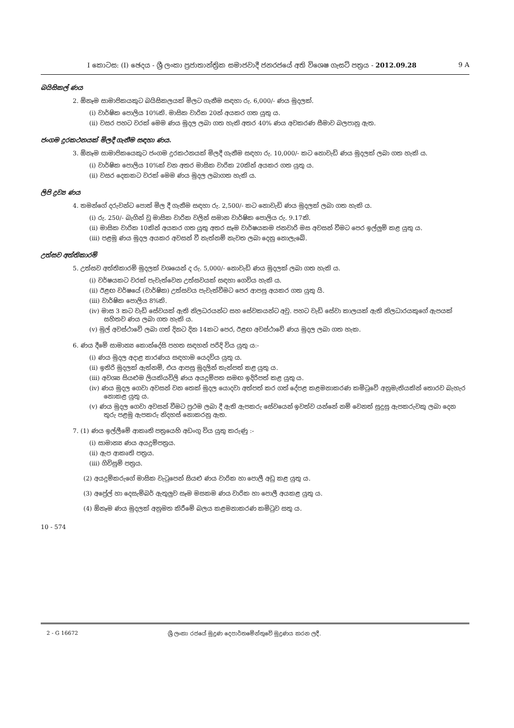I කොටස: (I) ඡෙදය - ශ්‍රී ලංකා ප්‍රජාතාන්ත්‍රික සමාජවාදී ජනරජයේ අති විශෙෂ ගැසට් පත්‍රය - 2012.09.28 9 A
බයිසිකල් ණය
2. ඕනෑම සාමාජිකයකුට බයිසිකලයක් මිලට ගැනීම සඳහා රු. 6,000/- ණය මුදලක්.
(i) වාර්ෂික පොලිය 10%කි. මාසික වාරික 20න් අයකර ගත යුතු ය.
(ii) වසර පහට වරක් මෙම ණය මුදල ලබා ගත හැකි අතර 40% ණය අවකරණ සීමාව බලපානු ඇත.
ජංගම දුරකථනයක් මිලදී ගැනීම සඳහා ණය.
3. ඕනෑම සාමාජිකයෙකුට ජංගම දුරකථනයක් මිලදී ගැනීම සඳහා රු. 10,000/- කට නොවැඩි ණය මුදලක් ලබා ගත හැකි ය.
(i) වාර්ෂික පොලිය 10%ක් වන අතර මාසික වාරික 20කින් අයකර ගත යුතු ය.
(ii) වසර දෙකකට වරක් මෙම ණය මුදල ලබාගත හැකි ය.
ලිපි ද්‍රව්‍ය ණය
4. තමන්ගේ දරුවන්ට පොත් මිල දී ගැනීම සඳහා රු. 2,500/- කට නොවැඩි ණය මුදලක් ලබා ගත හැකි ය.
(i) රු. 250/- බැගින් වූ මාසික වාරික වලින් සමාන වාර්ෂික පොලිය රු. 9.17කි.
(ii) මාසික වාරික 10කින් අයකර ගත යුතු අතර සෑම වාර්ෂයකම ජනවාරි මස අවසන් වීමට පෙර ඉල්ලුම් කළ යුතු ය.
(iii) පළමු ණය මුදල අයකර අවසන් වී නැත්නම් නැවත ලබා දෙනු නොලැබේ.
උත්සව අත්තිකාරම්
5. උත්සව අත්තිකාරම් මුදලක් වශයෙන් ද රු. 5,000/- නොවැඩි ණය මුදලක් ලබා ගත හැකි ය.
(i) වර්ෂයකට වරක් පැවැත්වෙන උත්සවයක් සඳහා ගෙවිය හැකි ය.
(ii) ඊළඟ වර්ෂයේ (වාර්ෂික) උත්සවය පැවැත්වීමට පෙර ආපසු අයකර ගත යුතු යි.
(iii) වාර්ෂික පොලිය 8%කි.
(iv) මාස 3 කට වැඩි සේවයක් ඇති නිලධරයන්ට සහ සේවකයන්ට අවු. පහට වැඩි සේවා කාලයක් ඇති නිලධාරයකුගේ ඇපයක් සහිතව ණය ලබා ගත හැකි ය.
(v) මුල් අවස්ථාවේ ලබා ගත් දිනට දින 14කට පෙර, ඊළඟ අවස්ථාවේ ණය මුදල ලබා ගත හැක.
6. ණය දීමේ සාමාන්‍ය කොන්දේසි පහත සඳහන් පරිදි විය යුතු යː-
(i) ණය මුදල අදාළ කාරණය සඳහාම යෙදවිය යුතු ය.
(ii) ඉතිරි මුදලක් ඇත්නම්, එය ආපසු මුදලින් තැන්පත් කළ යුතු ය.
(iii) අවශ්‍ය සියළුම ලියකියවිලි ණය අයදුම්පත සමඟ ඉදිරිපත් කළ යුතු ය.
(iv) ණය මුදල ගෙවා අවසන් වන තෙක් මුදල යොදවා අත්පත් කර ගත් දේපළ කළමනාකරණ කමිටුවේ අනුමැතියකින් තොරව බැහැර නොකළ යුතු ය.
(v) ණය මුදල ගෙවා අවසන් වීමට ප්‍රථම ලබා දී ඇති ඇපකරු සේවයෙන් ඉවත්ව යන්නේ නම් වෙනත් සුදුසු ඇපකරුවකු ලබා දෙන තුරු පළමු ඇපකරු නිදහස් නොකරනු ඇත.
7. (1) ණය ඉල්ලීමේ ආකෘති පත්‍රයෙහි අඩංගු විය යුතු කරුණු ː-
(i) සාමාන්‍ය ණය අයදුම්පත්‍රය.
(ii) ඇප ආකෘති පත්‍රය.
(iii) ගිවිසුම් පත්‍රය.
(2) අයදුම්කරුගේ මාසික වැටුපෙන් සියළු ණය වාරික හා පොලී අඩු කළ යුතු ය.
(3) අප්‍රේල් හා දෙසැම්බර් ඇතුලුව සෑම මසකම ණය වාරික හා පොලී අයකළ යුතු ය.
(4) ඕනෑම ණය මුදලක් අනුමත කිරීමේ බලය කළමනාකරණ කමිටුව සතු ය.
10 - 574
2 - G 16672 ශ්‍රී ලංකා රජයේ මුද්‍රණ දෙපාර්තමේන්තුවේ මුද්‍රණය කරන ලදී.